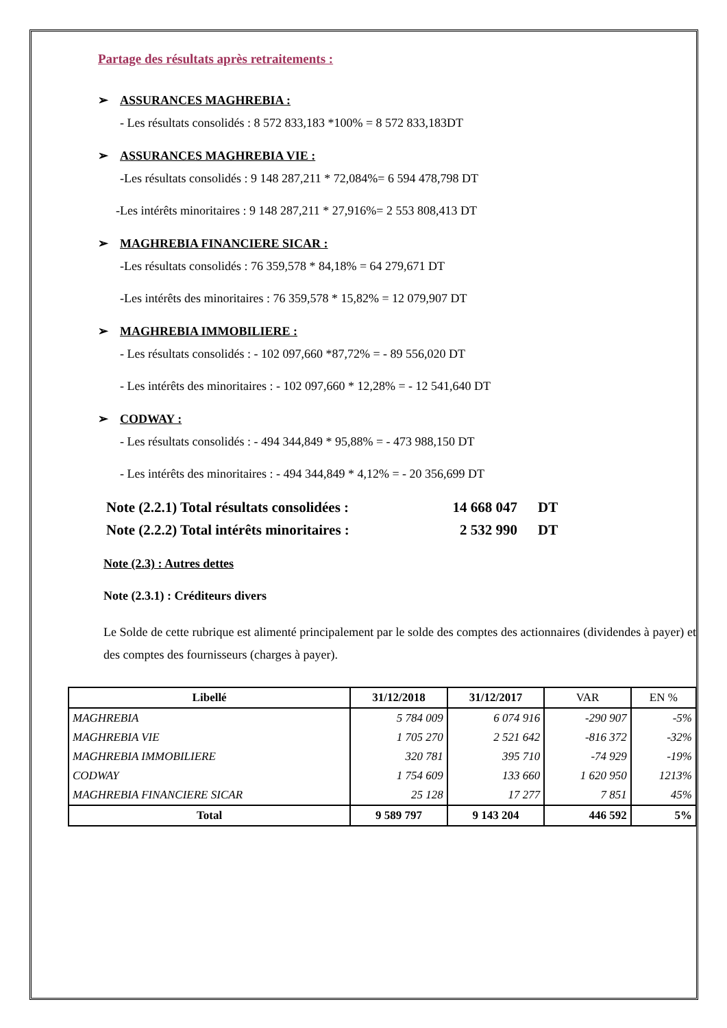Partage des résultats après retraitements :
➢ ASSURANCES MAGHREBIA :
- Les résultats consolidés : 8 572 833,183 *100% = 8 572 833,183DT
➢ ASSURANCES MAGHREBIA VIE :
-Les résultats consolidés : 9 148 287,211 * 72,084%= 6 594 478,798 DT
-Les intérêts minoritaires : 9 148 287,211 * 27,916%= 2 553 808,413 DT
➢ MAGHREBIA FINANCIERE SICAR :
-Les résultats consolidés : 76 359,578 * 84,18% = 64 279,671 DT
-Les intérêts des minoritaires : 76 359,578 * 15,82% = 12 079,907 DT
➢ MAGHREBIA IMMOBILIERE :
- Les résultats consolidés : - 102 097,660 *87,72% = - 89 556,020 DT
- Les intérêts des minoritaires : - 102 097,660 * 12,28% = - 12 541,640 DT
➢ CODWAY :
- Les résultats consolidés : - 494 344,849 * 95,88% = - 473 988,150 DT
- Les intérêts des minoritaires : - 494 344,849 * 4,12% = - 20 356,699 DT
Note (2.2.1) Total résultats consolidées :
14 668 047 DT
Note (2.2.2) Total intérêts minoritaires :
2 532 990 DT
Note (2.3) : Autres dettes
Note (2.3.1) : Créditeurs divers
Le Solde de cette rubrique est alimenté principalement par le solde des comptes des actionnaires (dividendes à payer) et des comptes des fournisseurs (charges à payer).
| Libellé | 31/12/2018 | 31/12/2017 | VAR | EN % |
| --- | --- | --- | --- | --- |
| MAGHREBIA | 5 784 009 | 6 074 916 | -290 907 | -5% |
| MAGHREBIA VIE | 1 705 270 | 2 521 642 | -816 372 | -32% |
| MAGHREBIA IMMOBILIERE | 320 781 | 395 710 | -74 929 | -19% |
| CODWAY | 1 754 609 | 133 660 | 1 620 950 | 1213% |
| MAGHREBIA FINANCIERE SICAR | 25 128 | 17 277 | 7 851 | 45% |
| Total | 9 589 797 | 9 143 204 | 446 592 | 5% |